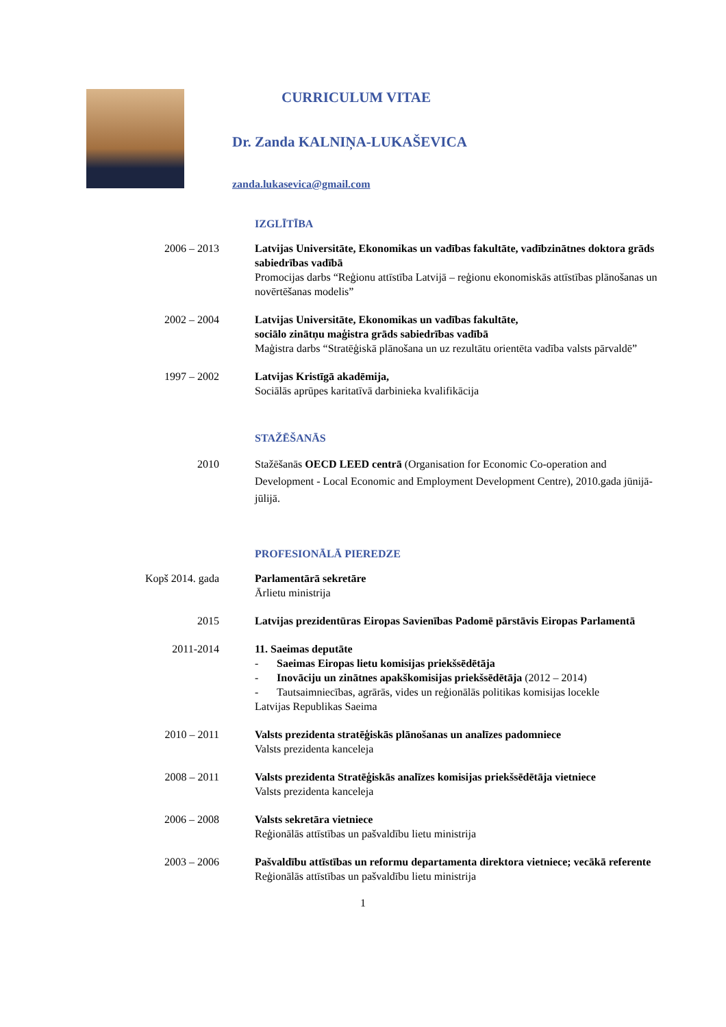CURRICULUM VITAE
Dr. Zanda KALNIŅA-LUKAŠEVICA
zanda.lukasevica@gmail.com
IZGLĪTĪBA
2006 – 2013 Latvijas Universitāte, Ekonomikas un vadības fakultāte, vadībzinātnes doktora grāds sabiedrības vadībā
Promocijas darbs “Reģionu attīstība Latvijā – reģionu ekonomiskās attīstības plānošanas un novērtēšanas modelis”
2002 – 2004 Latvijas Universitāte, Ekonomikas un vadības fakultāte,
sociālo zinātņu maģistra grāds sabiedrības vadībā
Maģistra darbs “Stratēģiskā plānošana un uz rezultātu orientēta vadība valsts pārvaldē”
1997 – 2002 Latvijas Kristīgā akadēmija,
Sociālās aprūpes karitatīvā darbinieka kvalifikācija
STAŽĒŠANĀS
2010 Stažēšanās OECD LEED centrā (Organisation for Economic Co-operation and Development - Local Economic and Employment Development Centre), 2010.gada jūnijā-jūlijā.
PROFESIONĀLĀ PIEREDZE
Kopš 2014. gada Parlamentārā sekretāre
Ārlietu ministrija
2015 Latvijas prezidentūras Eiropas Savienības Padomē pārstāvis Eiropas Parlamentā
2011-2014 11. Saeimas deputāte
- Saeimas Eiropas lietu komisijas priekšsēdētāja
- Inovāciju un zinātnes apakškomisijas priekšsēdētāja (2012 – 2014)
- Tautsaimniecības, agrārās, vides un reģionālās politikas komisijas locekle
Latvijas Republikas Saeima
2010 – 2011 Valsts prezidenta stratēģiskās plānošanas un analīzes padomniece
Valsts prezidenta kanceleja
2008 – 2011 Valsts prezidenta Stratēģiskās analīzes komisijas priekšsēdētāja vietniece
Valsts prezidenta kanceleja
2006 – 2008 Valsts sekretāra vietniece
Reģionālās attīstības un pašvaldību lietu ministrija
2003 – 2006 Pašvaldību attīstības un reformu departamenta direktora vietniece; vecākā referente
Reģionālās attīstības un pašvaldību lietu ministrija
1